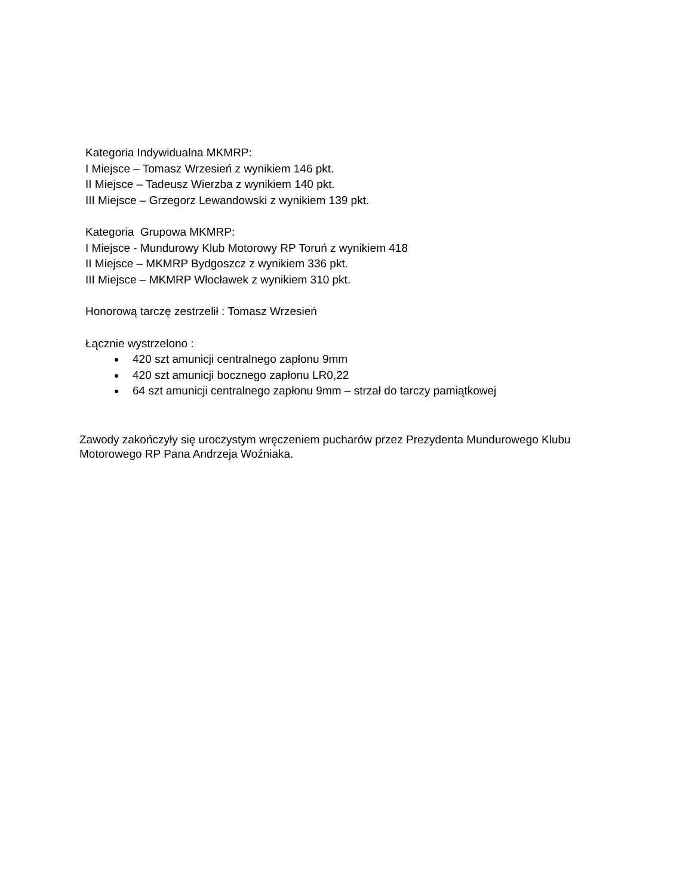Kategoria Indywidualna MKMRP:
I Miejsce – Tomasz Wrzesień z wynikiem 146 pkt.
II Miejsce – Tadeusz Wierzba z wynikiem 140 pkt.
III Miejsce – Grzegorz Lewandowski z wynikiem 139 pkt.
Kategoria Grupowa MKMRP:
I Miejsce - Mundurowy Klub Motorowy RP Toruń z wynikiem 418
II Miejsce – MKMRP Bydgoszcz z wynikiem 336 pkt.
III Miejsce – MKMRP Włocławek z wynikiem 310 pkt.
Honorową tarczę zestrzelił : Tomasz Wrzesień
Łącznie wystrzelono :
420 szt amunicji centralnego zapłonu 9mm
420 szt amunicji bocznego zapłonu LR0,22
64 szt amunicji centralnego zapłonu 9mm – strzał do tarczy pamiątkowej
Zawody zakończyły się uroczystym wręczeniem pucharów przez Prezydenta Mundurowego Klubu Motorowego RP Pana Andrzeja Woźniaka.